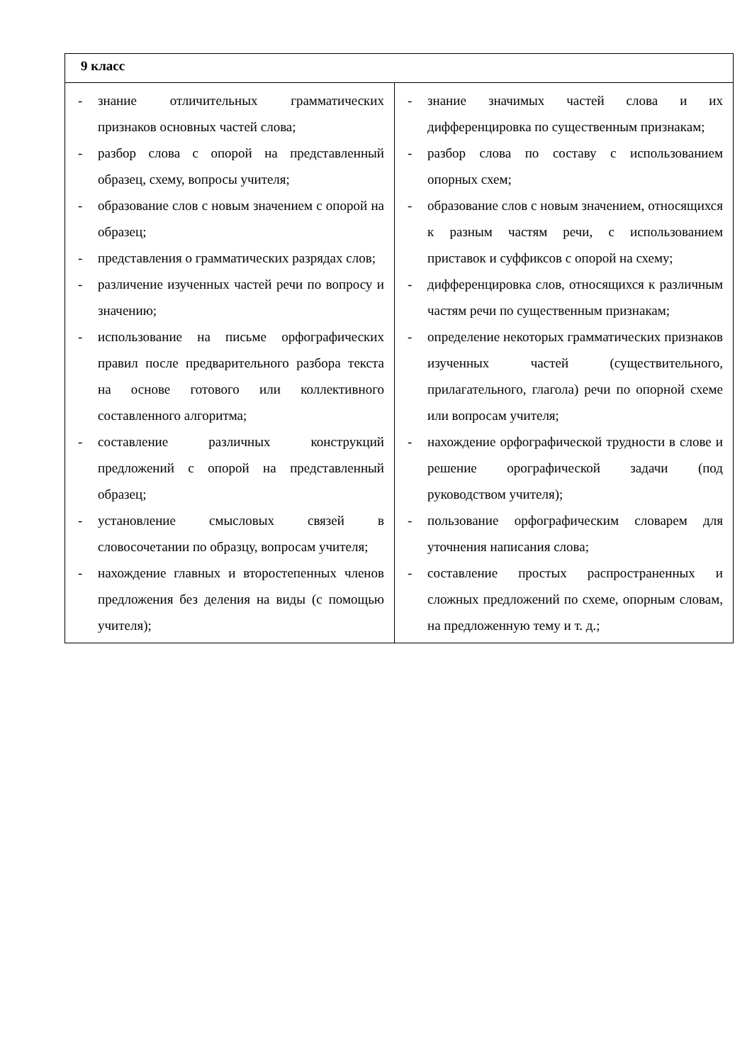| 9 класс | |
| --- | --- |
| - знание отличительных грамматических признаков основных частей слова; - разбор слова с опорой на представленный образец, схему, вопросы учителя; - образование слов с новым значением с опорой на образец; - представления о грамматических разрядах слов; - различение изученных частей речи по вопросу и значению; - использование на письме орфографических правил после предварительного разбора текста на основе готового или коллективного составленного алгоритма; - составление различных конструкций предложений с опорой на представленный образец; - установление смысловых связей в словосочетании по образцу, вопросам учителя; - нахождение главных и второстепенных членов предложения без деления на виды (с помощью учителя); | - знание значимых частей слова и их дифференцировка по существенным признакам; - разбор слова по составу с использованием опорных схем; - образование слов с новым значением, относящихся к разным частям речи, с использованием приставок и суффиксов с опорой на схему; - дифференцировка слов, относящихся к различным частям речи по существенным признакам; - определение некоторых грамматических признаков изученных частей (существительного, прилагательного, глагола) речи по опорной схеме или вопросам учителя; - нахождение орфографической трудности в слове и решение орографической задачи (под руководством учителя); - пользование орфографическим словарем для уточнения написания слова; - составление простых распространенных и сложных предложений по схеме, опорным словам, на предложенную тему и т. д.; |